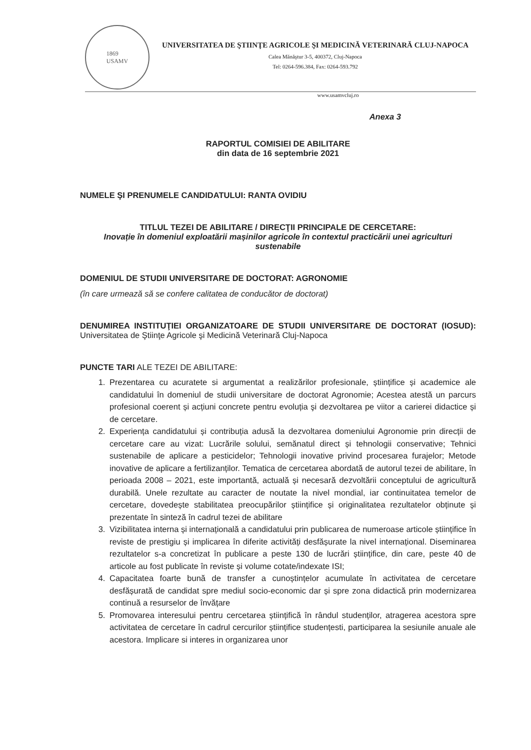1869
USAMV
UNIVERSITATEA DE ŞTIINŢE AGRICOLE ŞI MEDICINĂ VETERINARĂ CLUJ-NAPOCA
Calea Mănăştur 3-5, 400372, Cluj-Napoca
Tel: 0264-596.384, Fax: 0264-593.792
www.usamvcluj.ro
Anexa 3
RAPORTUL COMISIEI DE ABILITARE
din data de 16 septembrie 2021
NUMELE ŞI PRENUMELE CANDIDATULUI: RANTA OVIDIU
TITLUL TEZEI DE ABILITARE / DIRECŢII PRINCIPALE DE CERCETARE:
Inovație în domeniul exploatării mașinilor agricole în contextul practicării unei agriculturi sustenabile
DOMENIUL DE STUDII UNIVERSITARE DE DOCTORAT: AGRONOMIE
(în care urmează să se confere calitatea de conducător de doctorat)
DENUMIREA INSTITUŢIEI ORGANIZATOARE DE STUDII UNIVERSITARE DE DOCTORAT (IOSUD): Universitatea de Ştiinţe Agricole şi Medicină Veterinară Cluj-Napoca
PUNCTE TARI ALE TEZEI DE ABILITARE:
1. Prezentarea cu acuratete si argumentat a realizărilor profesionale, științifice și academice ale candidatului în domeniul de studii universitare de doctorat Agronomie; Acestea atestă un parcurs profesional coerent și acțiuni concrete pentru evoluția şi dezvoltarea pe viitor a carierei didactice și de cercetare.
2. Experiența candidatului și contribuția adusă la dezvoltarea domeniului Agronomie prin direcții de cercetare care au vizat: Lucrările solului, semănatul direct și tehnologii conservative; Tehnici sustenabile de aplicare a pesticidelor; Tehnologii inovative privind procesarea furajelor; Metode inovative de aplicare a fertilizanților. Tematica de cercetarea abordată de autorul tezei de abilitare, în perioada 2008 – 2021, este importantă, actuală și necesară dezvoltării conceptului de agricultură durabilă. Unele rezultate au caracter de noutate la nivel mondial, iar continuitatea temelor de cercetare, dovedește stabilitatea preocupărilor științifice și originalitatea rezultatelor obținute și prezentate în sinteză în cadrul tezei de abilitare
3. Vizibilitatea interna și internațională a candidatului prin publicarea de numeroase articole științifice în reviste de prestigiu și implicarea în diferite activități desfășurate la nivel internațional. Diseminarea rezultatelor s-a concretizat în publicare a peste 130 de lucrări științifice, din care, peste 40 de articole au fost publicate în reviste și volume cotate/indexate ISI;
4. Capacitatea foarte bună de transfer a cunoștințelor acumulate în activitatea de cercetare desfășurată de candidat spre mediul socio-economic dar și spre zona didactică prin modernizarea continuă a resurselor de învățare
5. Promovarea interesului pentru cercetarea științifică în rândul studenților, atragerea acestora spre activitatea de cercetare în cadrul cercurilor științifice studențesti, participarea la sesiunile anuale ale acestora. Implicare si interes in organizarea unor